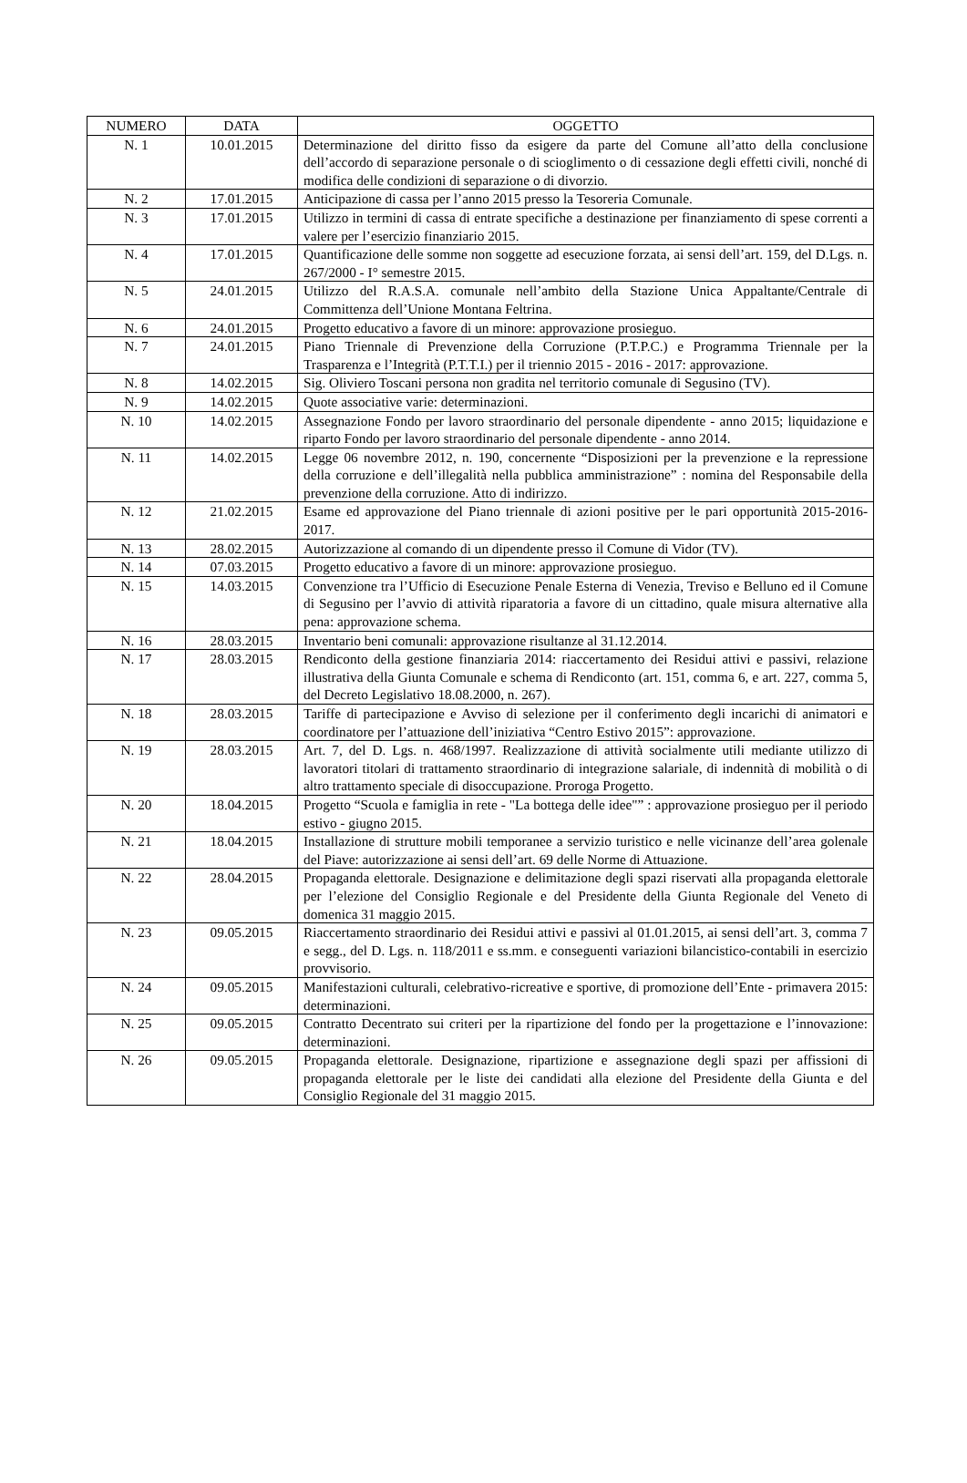| NUMERO | DATA | OGGETTO |
| --- | --- | --- |
| N. 1 | 10.01.2015 | Determinazione del diritto fisso da esigere da parte del Comune all’atto della conclusione dell’accordo di separazione personale o di scioglimento o di cessazione degli effetti civili, nonché di modifica delle condizioni di separazione o di divorzio. |
| N. 2 | 17.01.2015 | Anticipazione di cassa per l’anno 2015 presso la Tesoreria Comunale. |
| N. 3 | 17.01.2015 | Utilizzo in termini di cassa di entrate specifiche a destinazione per finanziamento di spese correnti a valere per l’esercizio finanziario 2015. |
| N. 4 | 17.01.2015 | Quantificazione delle somme non soggette ad esecuzione forzata, ai sensi dell’art. 159, del D.Lgs. n. 267/2000 - I° semestre 2015. |
| N. 5 | 24.01.2015 | Utilizzo del R.A.S.A. comunale nell’ambito della Stazione Unica Appaltante/Centrale di Committenza dell’Unione Montana Feltrina. |
| N. 6 | 24.01.2015 | Progetto educativo a favore di un minore: approvazione prosieguo. |
| N. 7 | 24.01.2015 | Piano Triennale di Prevenzione della Corruzione (P.T.P.C.) e Programma Triennale per la Trasparenza e l’Integrità (P.T.T.I.) per il triennio 2015 - 2016 - 2017: approvazione. |
| N. 8 | 14.02.2015 | Sig. Oliviero Toscani persona non gradita nel territorio comunale di Segusino (TV). |
| N. 9 | 14.02.2015 | Quote associative varie: determinazioni. |
| N. 10 | 14.02.2015 | Assegnazione Fondo per lavoro straordinario del personale dipendente - anno 2015; liquidazione e riparto Fondo per lavoro straordinario del personale dipendente - anno 2014. |
| N. 11 | 14.02.2015 | Legge 06 novembre 2012, n. 190, concernente “Disposizioni per la prevenzione e la repressione della corruzione e dell’illegalità nella pubblica amministrazione” : nomina del Responsabile della prevenzione della corruzione. Atto di indirizzo. |
| N. 12 | 21.02.2015 | Esame ed approvazione del Piano triennale di azioni positive per le pari opportunità 2015-2016-2017. |
| N. 13 | 28.02.2015 | Autorizzazione al comando di un dipendente presso il Comune di Vidor (TV). |
| N. 14 | 07.03.2015 | Progetto educativo a favore di un minore: approvazione prosieguo. |
| N. 15 | 14.03.2015 | Convenzione tra l’Ufficio di Esecuzione Penale Esterna di Venezia, Treviso e Belluno ed il Comune di Segusino per l’avvio di attività riparatoria a favore di un cittadino, quale misura alternative alla pena: approvazione schema. |
| N. 16 | 28.03.2015 | Inventario beni comunali: approvazione risultanze al 31.12.2014. |
| N. 17 | 28.03.2015 | Rendiconto della gestione finanziaria 2014: riaccertamento dei Residui attivi e passivi, relazione illustrativa della Giunta Comunale e schema di Rendiconto (art. 151, comma 6, e art. 227, comma 5, del Decreto Legislativo 18.08.2000, n. 267). |
| N. 18 | 28.03.2015 | Tariffe di partecipazione e Avviso di selezione per il conferimento degli incarichi di animatori e coordinatore per l’attuazione dell’iniziativa “Centro Estivo 2015”: approvazione. |
| N. 19 | 28.03.2015 | Art. 7, del D. Lgs. n. 468/1997. Realizzazione di attività socialmente utili mediante utilizzo di lavoratori titolari di trattamento straordinario di integrazione salariale, di indennità di mobilità o di altro trattamento speciale di disoccupazione. Proroga Progetto. |
| N. 20 | 18.04.2015 | Progetto “Scuola e famiglia in rete - "La bottega delle idee"” : approvazione prosieguo per il periodo estivo - giugno 2015. |
| N. 21 | 18.04.2015 | Installazione di strutture mobili temporanee a servizio turistico e nelle vicinanze dell’area golenale del Piave: autorizzazione ai sensi dell’art. 69 delle Norme di Attuazione. |
| N. 22 | 28.04.2015 | Propaganda elettorale. Designazione e delimitazione degli spazi riservati alla propaganda elettorale per l’elezione del Consiglio Regionale e del Presidente della Giunta Regionale del Veneto di domenica 31 maggio 2015. |
| N. 23 | 09.05.2015 | Riaccertamento straordinario dei Residui attivi e passivi al 01.01.2015, ai sensi dell’art. 3, comma 7 e segg., del D. Lgs. n. 118/2011 e ss.mm. e conseguenti variazioni bilancistico-contabili in esercizio provvisorio. |
| N. 24 | 09.05.2015 | Manifestazioni culturali, celebrativo-ricreative e sportive, di promozione dell’Ente - primavera 2015: determinazioni. |
| N. 25 | 09.05.2015 | Contratto Decentrato sui criteri per la ripartizione del fondo per la progettazione e l’innovazione: determinazioni. |
| N. 26 | 09.05.2015 | Propaganda elettorale. Designazione, ripartizione e assegnazione degli spazi per affissioni di propaganda elettorale per le liste dei candidati alla elezione del Presidente della Giunta e del Consiglio Regionale del 31 maggio 2015. |